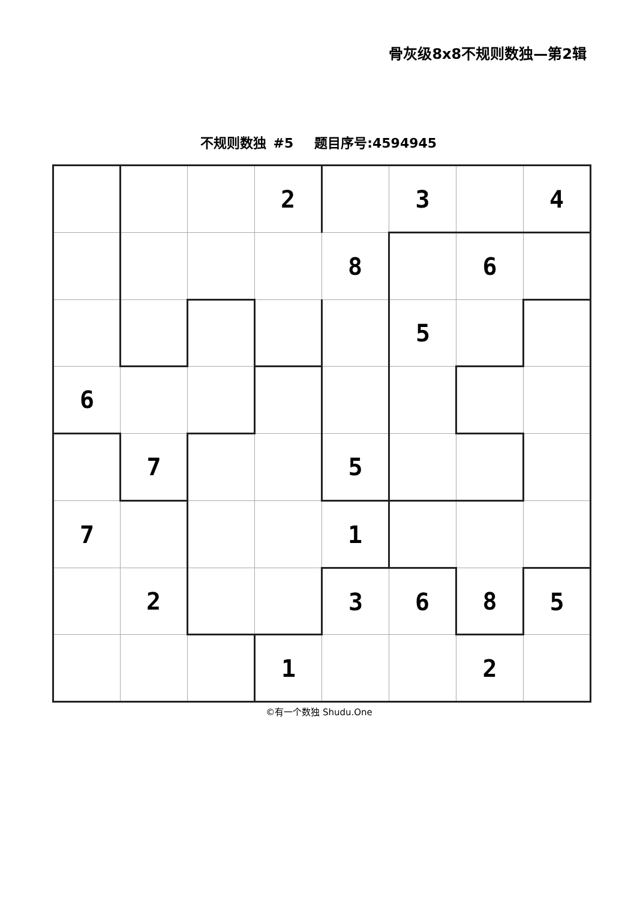骨灰级8x8不规则数独—第2辑
不规则数独 #5 题目序号:4594945
| | | | 2 | | 3 | | 4 |
| | | | | 8 | | 6 | |
| | | | | | 5 | | |
| 6 | | | | | | | |
| | 7 | | | 5 | | | |
| 7 | | | | 1 | | | |
| | 2 | | | 3 | 6 | 8 | 5 |
| | | | 1 | | | 2 | |
©有一个数独 Shudu.One